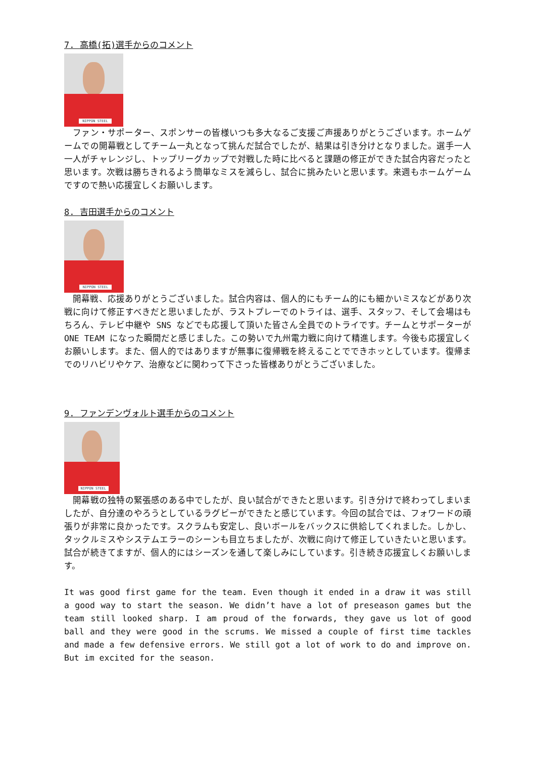7. 高橋(拓)選手からのコメント
NIPPON STEEL
　ファン・サポーター、スポンサーの皆様いつも多大なるご支援ご声援ありがとうございます。ホームゲームでの開幕戦としてチーム一丸となって挑んだ試合でしたが、結果は引き分けとなりました。選手一人一人がチャレンジし、トップリーグカップで対戦した時に比べると課題の修正ができた試合内容だったと思います。次戦は勝ちきれるよう簡単なミスを減らし、試合に挑みたいと思います。来週もホームゲームですので熱い応援宜しくお願いします。
8. 吉田選手からのコメント
NIPPON STEEL
　開幕戦、応援ありがとうございました。試合内容は、個人的にもチーム的にも細かいミスなどがあり次戦に向けて修正すべきだと思いましたが、ラストプレーでのトライは、選手、スタッフ、そして会場はもちろん、テレビ中継や SNS などでも応援して頂いた皆さん全員でのトライです。チームとサポーターが ONE TEAM になった瞬間だと感じました。この勢いで九州電力戦に向けて精進します。今後も応援宜しくお願いします。また、個人的ではありますが無事に復帰戦を終えることでできホッとしています。復帰までのリハビリやケア、治療などに関わって下さった皆様ありがとうございました。
9. ファンデンヴォルト選手からのコメント
NIPPON STEEL
　開幕戦の独特の緊張感のある中でしたが、良い試合ができたと思います。引き分けで終わってしまいましたが、自分達のやろうとしているラグビーができたと感じています。今回の試合では、フォワードの頑張りが非常に良かったです。スクラムも安定し、良いボールをバックスに供給してくれました。しかし、タックルミスやシステムエラーのシーンも目立ちましたが、次戦に向けて修正していきたいと思います。試合が続きてますが、個人的にはシーズンを通して楽しみにしています。引き続き応援宜しくお願いします。
It was good first game for the team. Even though it ended in a draw it was still a good way to start the season. We didn’t have a lot of preseason games but the team still looked sharp. I am proud of the forwards, they gave us lot of good ball and they were good in the scrums. We missed a couple of first time tackles and made a few defensive errors. We still got a lot of work to do and improve on. But im excited for the season.